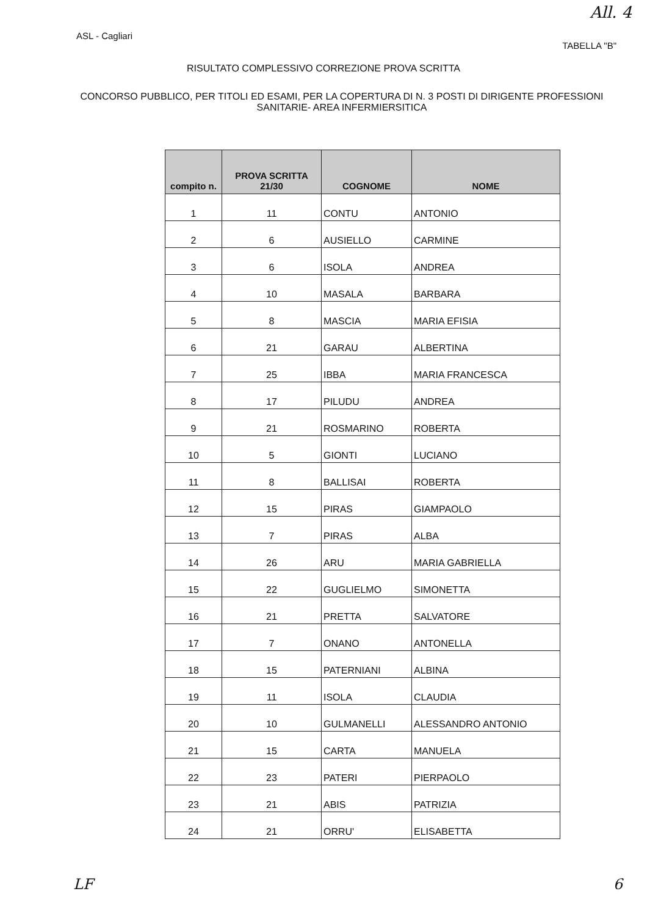All. 4
ASL - Cagliari
TABELLA "B"
RISULTATO COMPLESSIVO CORREZIONE PROVA SCRITTA
CONCORSO PUBBLICO, PER TITOLI ED ESAMI, PER LA COPERTURA DI N. 3 POSTI DI DIRIGENTE PROFESSIONI SANITARIE- AREA INFERMIERSITICA
| compito n. | PROVA SCRITTA 21/30 | COGNOME | NOME |
| --- | --- | --- | --- |
| 1 | 11 | CONTU | ANTONIO |
| 2 | 6 | AUSIELLO | CARMINE |
| 3 | 6 | ISOLA | ANDREA |
| 4 | 10 | MASALA | BARBARA |
| 5 | 8 | MASCIA | MARIA EFISIA |
| 6 | 21 | GARAU | ALBERTINA |
| 7 | 25 | IBBA | MARIA FRANCESCA |
| 8 | 17 | PILUDU | ANDREA |
| 9 | 21 | ROSMARINO | ROBERTA |
| 10 | 5 | GIONTI | LUCIANO |
| 11 | 8 | BALLISAI | ROBERTA |
| 12 | 15 | PIRAS | GIAMPAOLO |
| 13 | 7 | PIRAS | ALBA |
| 14 | 26 | ARU | MARIA GABRIELLA |
| 15 | 22 | GUGLIELMO | SIMONETTA |
| 16 | 21 | PRETTA | SALVATORE |
| 17 | 7 | ONANO | ANTONELLA |
| 18 | 15 | PATERNIANI | ALBINA |
| 19 | 11 | ISOLA | CLAUDIA |
| 20 | 10 | GULMANELLI | ALESSANDRO ANTONIO |
| 21 | 15 | CARTA | MANUELA |
| 22 | 23 | PATERI | PIERPAOLO |
| 23 | 21 | ABIS | PATRIZIA |
| 24 | 21 | ORRU' | ELISABETTA |
LF 6